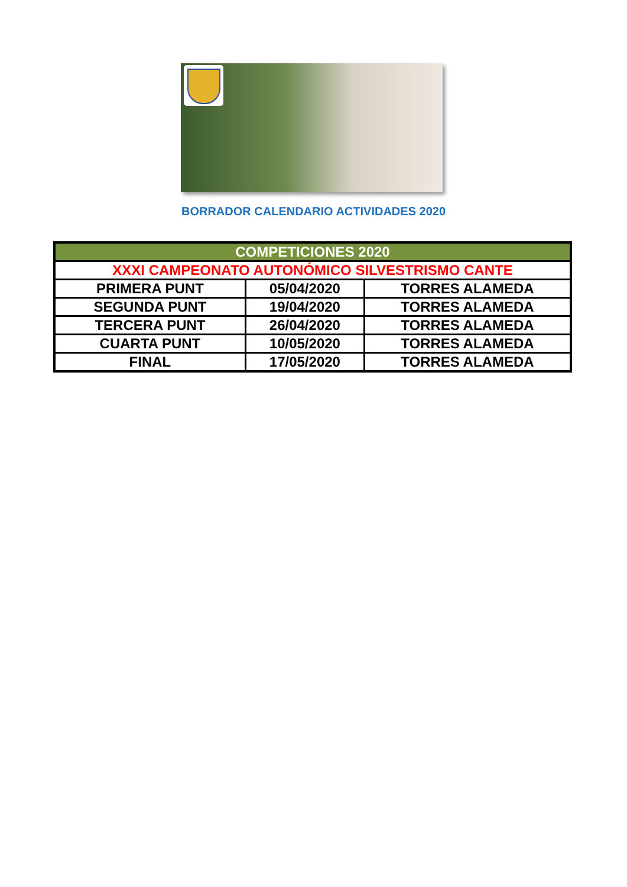BORRADOR CALENDARIO ACTIVIDADES 2020
| COMPETICIONES 2020 | | |
| XXXI CAMPEONATO AUTONÓMICO SILVESTRISMO CANTE | | |
| PRIMERA PUNT | 05/04/2020 | TORRES ALAMEDA |
| SEGUNDA PUNT | 19/04/2020 | TORRES ALAMEDA |
| TERCERA PUNT | 26/04/2020 | TORRES ALAMEDA |
| CUARTA PUNT | 10/05/2020 | TORRES ALAMEDA |
| FINAL | 17/05/2020 | TORRES ALAMEDA |